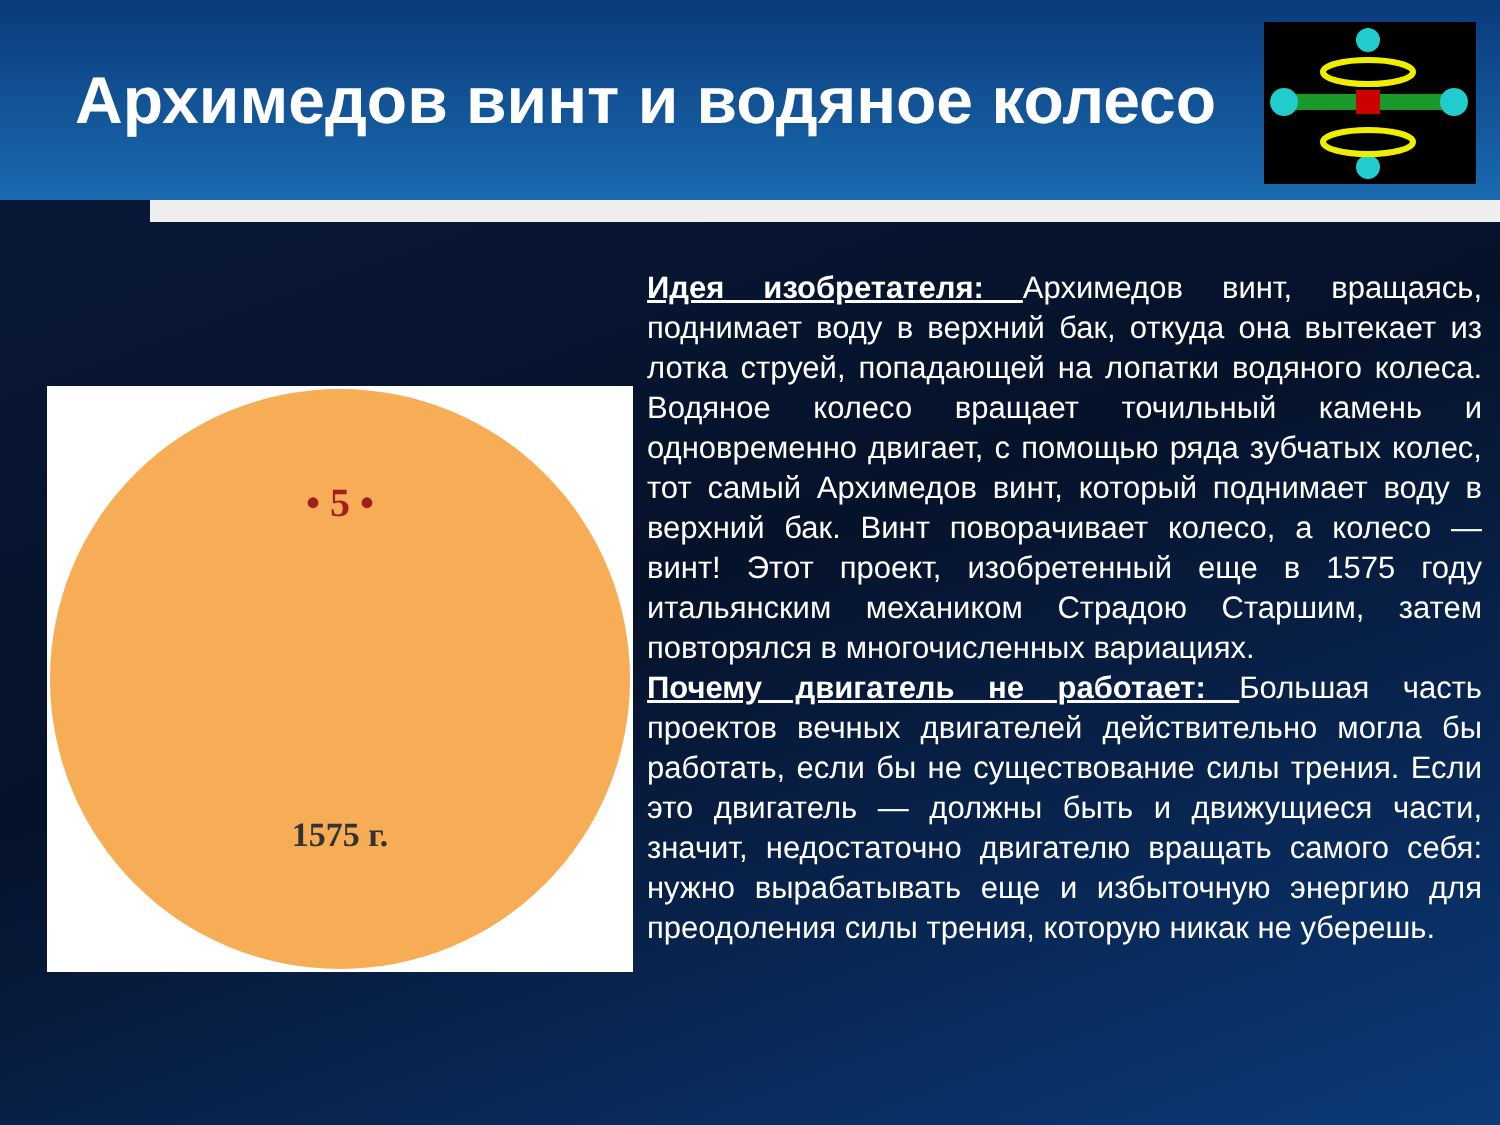Архимедов винт и водяное колесо
• 5 •
1575 г.
Идея изобретателя: Архимедов винт, вращаясь, поднимает воду в верхний бак, откуда она вытекает из лотка струей, попадающей на лопатки водяного колеса. Водяное колесо вращает точильный камень и одновременно двигает, с помощью ряда зубчатых колес, тот самый Архимедов винт, который поднимает воду в верхний бак. Винт поворачивает колесо, а колесо — винт! Этот проект, изобретенный еще в 1575 году итальянским механиком Страдою Старшим, затем повторялся в многочисленных вариациях.
Почему двигатель не работает: Большая часть проектов вечных двигателей действительно могла бы работать, если бы не существование силы трения. Если это двигатель — должны быть и движущиеся части, значит, недостаточно двигателю вращать самого себя: нужно вырабатывать еще и избыточную энергию для преодоления силы трения, которую никак не уберешь.